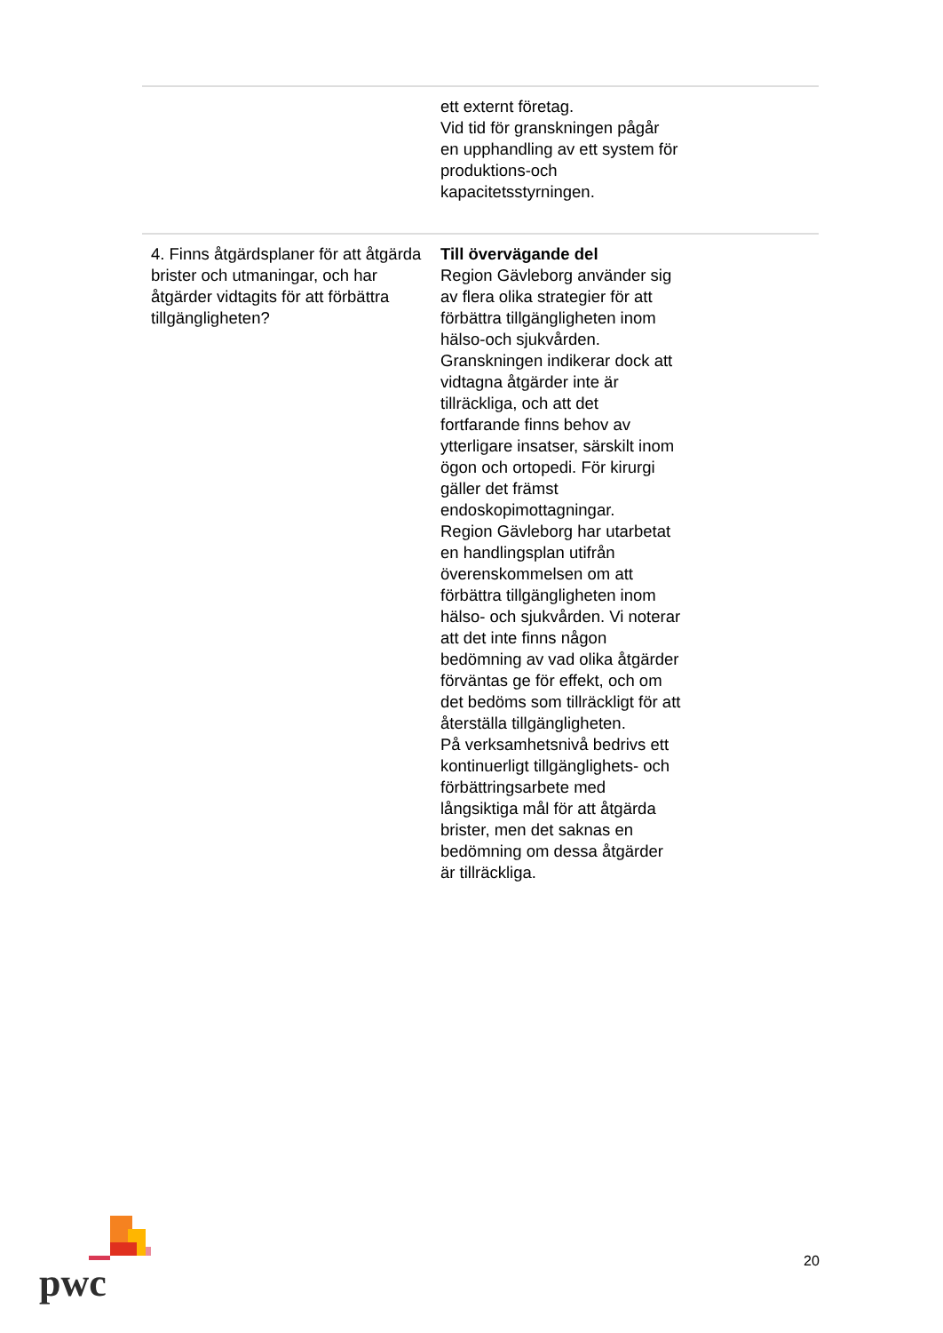| | ett externt företag. Vid tid för granskningen pågår en upphandling av ett system för produktions-och kapacitetsstyrningen. | |
| 4. Finns åtgärdsplaner för att åtgärda brister och utmaningar, och har åtgärder vidtagits för att förbättra tillgängligheten? | Till övervägande del Region Gävleborg använder sig av flera olika strategier för att förbättra tillgängligheten inom hälso-och sjukvården. Granskningen indikerar dock att vidtagna åtgärder inte är tillräckliga, och att det fortfarande finns behov av ytterligare insatser, särskilt inom ögon och ortopedi. För kirurgi gäller det främst endoskopimottagningar. Region Gävleborg har utarbetat en handlingsplan utifrån överenskommelsen om att förbättra tillgängligheten inom hälso- och sjukvården. Vi noterar att det inte finns någon bedömning av vad olika åtgärder förväntas ge för effekt, och om det bedöms som tillräckligt för att återställa tillgängligheten. På verksamhetsnivå bedrivs ett kontinuerligt tillgänglighets- och förbättringsarbete med långsiktiga mål för att åtgärda brister, men det saknas en bedömning om dessa åtgärder är tillräckliga. | |
pwc 20